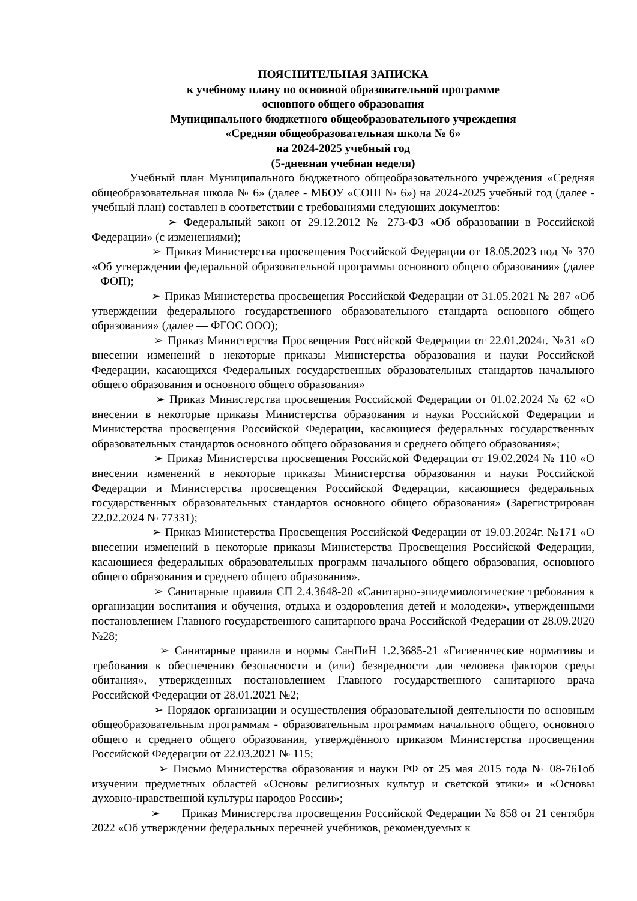ПОЯСНИТЕЛЬНАЯ ЗАПИСКА
к учебному плану по основной образовательной программе
основного общего образования
Муниципального бюджетного общеобразовательного учреждения
«Средняя общеобразовательная школа № 6»
на 2024-2025 учебный год
(5-дневная учебная неделя)
Учебный план Муниципального бюджетного общеобразовательного учреждения «Средняя общеобразовательная школа № 6» (далее - МБОУ «СОШ № 6») на 2024-2025 учебный год (далее - учебный план) составлен в соответствии с требованиями следующих документов:
➢ Федеральный закон от 29.12.2012 № 273-ФЗ «Об образовании в Российской Федерации» (с изменениями);
➢ Приказ Министерства просвещения Российской Федерации от 18.05.2023 под № 370 «Об утверждении федеральной образовательной программы основного общего образования» (далее – ФОП);
➢ Приказ Министерства просвещения Российской Федерации от 31.05.2021 № 287 «Об утверждении федерального государственного образовательного стандарта основного общего образования» (далее — ФГОС ООО);
➢ Приказ Министерства Просвещения Российской Федерации от 22.01.2024г. №31 «О внесении изменений в некоторые приказы Министерства образования и науки Российской Федерации, касающихся Федеральных государственных образовательных стандартов начального общего образования и основного общего образования»
➢ Приказ Министерства просвещения Российской Федерации от 01.02.2024 № 62 «О внесении в некоторые приказы Министерства образования и науки Российской Федерации и Министерства просвещения Российской Федерации, касающиеся федеральных государственных образовательных стандартов основного общего образования и среднего общего образования»;
➢ Приказ Министерства просвещения Российской Федерации от 19.02.2024 № 110 «О внесении изменений в некоторые приказы Министерства образования и науки Российской Федерации и Министерства просвещения Российской Федерации, касающиеся федеральных государственных образовательных стандартов основного общего образования» (Зарегистрирован 22.02.2024 № 77331);
➢ Приказ Министерства Просвещения Российской Федерации от 19.03.2024г. №171 «О внесении изменений в некоторые приказы Министерства Просвещения Российской Федерации, касающиеся федеральных образовательных программ начального общего образования, основного общего образования и среднего общего образования».
➢ Санитарные правила СП 2.4.3648-20 «Санитарно-эпидемиологические требования к организации воспитания и обучения, отдыха и оздоровления детей и молодежи», утвержденными постановлением Главного государственного санитарного врача Российской Федерации от 28.09.2020 №28;
➢ Санитарные правила и нормы СанПиН 1.2.3685-21 «Гигиенические нормативы и требования к обеспечению безопасности и (или) безвредности для человека факторов среды обитания», утвержденных постановлением Главного государственного санитарного врача Российской Федерации от 28.01.2021 №2;
➢ Порядок организации и осуществления образовательной деятельности по основным общеобразовательным программам - образовательным программам начального общего, основного общего и среднего общего образования, утверждённого приказом Министерства просвещения Российской Федерации от 22.03.2021 № 115;
➢ Письмо Министерства образования и науки РФ от 25 мая 2015 года № 08-761об изучении предметных областей «Основы религиозных культур и светской этики» и «Основы духовно-нравственной культуры народов России»;
➢ Приказ Министерства просвещения Российской Федерации № 858 от 21 сентября 2022 «Об утверждении федеральных перечней учебников, рекомендуемых к